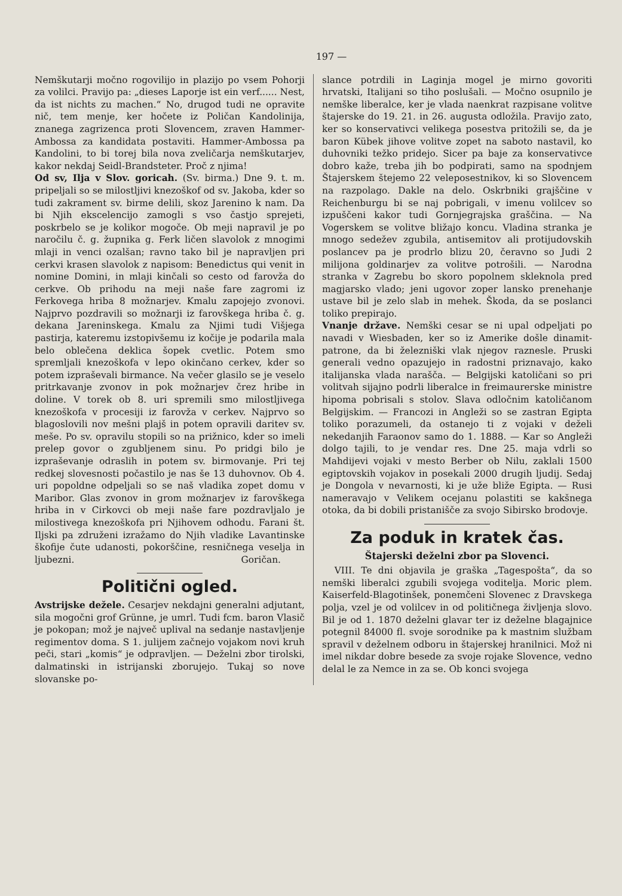197 —
Nemškutarji močno rogovilijo in plazijo po vsem Pohorji za volilci. Pravijo pa: „dieses Laporje ist ein verf...... Nest, da ist nichts zu machen.“ No, drugod tudi ne opravite nič, tem menje, ker hočete iz Poličan Kandolinija, znanega zagrizenca proti Slovencem, zraven Hammer-Ambossa za kandidata postaviti. Hammer-Ambossa pa Kandolini, to bi torej bila nova zveličarja nemškutarjev, kakor nekdaj Seidl-Brandsteter. Proč z njima!
Od sv, Ilja v Slov. goricah. (Sv. birma.) Dne 9. t. m. pripeljali so se milostljivi knezoškof od sv. Jakoba, kder so tudi zakrament sv. birme delili, skoz Jarenino k nam. Da bi Njih ekscelencijo zamogli s vso častjo sprejeti, poskrbelo se je kolikor mogoče. Ob meji napravil je po naročilu č. g. župnika g. Ferk ličen slavolok z mnogimi mlaji in venci ozalšan; ravno tako bil je napravljen pri cerkvi krasen slavolok z napisom: Benedictus qui venit in nomine Domini, in mlaji kinčali so cesto od farovža do cerkve. Ob prihodu na meji naše fare zagromi iz Ferkovega hriba 8 možnarjev. Kmalu zapojejo zvonovi. Najprvo pozdravili so možnarji iz farovškega hriba č. g. dekana Jareninskega. Kmalu za Njimi tudi Višjega pastirja, kateremu izstopivšemu iz kočije je podarila mala belo oblečena deklica šopek cvetlic. Potem smo spremljali knezoškofa v lepo okinčano cerkev, kder so potem izpraševali birmance. Na večer glasilo se je veselo pritrkavanje zvonov in pok možnarjev črez hribe in doline. V torek ob 8. uri spremili smo milostljivega knezoškofa v procesiji iz farovža v cerkev. Najprvo so blagoslovili nov mešni plajš in potem opravili daritev sv. meše. Po sv. opravilu stopili so na prižnico, kder so imeli prelep govor o zgubljenem sinu. Po pridgi bilo je izpraševanje odraslih in potem sv. birmovanje. Pri tej redkej slovesnosti počastilo je nas še 13 duhovnov. Ob 4. uri popoldne odpeljali so se naš vladika zopet domu v Maribor. Glas zvonov in grom možnarjev iz farovškega hriba in v Cirkovci ob meji naše fare pozdravljalo je milostivega knezoškofa pri Njihovem odhodu. Farani št. Iljski pa združeni izražamo do Njih vladike Lavantinske škofije čute udanosti, pokorščine, resničnega veselja in ljubezni. Goričan.
Politični ogled.
Avstrijske dežele. Cesarjev nekdajni generalni adjutant, sila mogočni grof Grünne, je umrl. Tudi fcm. baron Vlasič je pokopan; mož je največ uplival na sedanje nastavljenje regimentov doma. S 1. julijem začnejo vojakom novi kruh peči, stari „komis“ je odpravljen. — Deželni zbor tirolski, dalmatinski in istrijanski zborujejo. Tukaj so nove slovanske po-
slance potrdili in Laginja mogel je mirno govoriti hrvatski, Italijani so tiho poslušali. — Močno osupnilo je nemške liberalce, ker je vlada naenkrat razpisane volitve štajerske do 19. 21. in 26. augusta odložila. Pravijo zato, ker so konservativci velikega posestva pritožili se, da je baron Kübek jihove volitve zopet na saboto nastavil, ko duhovniki težko pridejo. Sicer pa baje za konservativce dobro kaže, treba jih bo podpirati, samo na spodnjem Štajerskem štejemo 22 veleposestnikov, ki so Slovencem na razpolago. Dakle na delo. Oskrbniki grajščine v Reichenburgu bi se naj pobrigali, v imenu volilcev so izpuščeni kakor tudi Gornjegrajska graščina. — Na Vogerskem se volitve bližajo koncu. Vladina stranka je mnogo sedežev zgubila, antisemitov ali protijudovskih poslancev pa je prodrlo blizu 20, čeravno so Judi 2 milijona goldinarjev za volitve potrošili. — Narodna stranka v Zagrebu bo skoro popolnem skleknola pred magjarsko vlado; jeni ugovor zoper lansko prenehanje ustave bil je zelo slab in mehek. Škoda, da se poslanci toliko prepirajo.
Vnanje države. Nemški cesar se ni upal odpeljati po navadi v Wiesbaden, ker so iz Amerike došle dinamit-patrone, da bi železniški vlak njegov raznesle. Pruski generali vedno opazujejo in radostni priznavajo, kako italijanska vlada narašča. — Belgijski katoličani so pri volitvah sijajno podrli liberalce in freimaurerske ministre hipoma pobrisali s stolov. Slava odločnim katoličanom Belgijskim. — Francozi in Angleži so se zastran Egipta toliko porazumeli, da ostanejo ti z vojaki v deželi nekedanjih Faraonov samo do 1. 1888. — Kar so Angleži dolgo tajili, to je vendar res. Dne 25. maja vdrli so Mahdijevi vojaki v mesto Berber ob Nilu, zaklali 1500 egiptovskih vojakov in posekali 2000 drugih ljudij. Sedaj je Dongola v nevarnosti, ki je uže bliže Egipta. — Rusi nameravajo v Velikem ocejanu polastiti se kakšnega otoka, da bi dobili pristanišče za svojo Sibirsko brodovje.
Za poduk in kratek čas.
Štajerski deželni zbor pa Slovenci.
VIII. Te dni objavila je graška „Tagespošta“, da so nemški liberalci zgubili svojega voditelja. Moric plem. Kaiserfeld-Blagotinšek, ponemčeni Slovenec z Dravskega polja, vzel je od volilcev in od političnega življenja slovo. Bil je od 1. 1870 deželni glavar ter iz deželne blagajnice potegnil 84000 fl. svoje sorodnike pa k mastnim službam spravil v deželnem odboru in štajerskej hranilnici. Mož ni imel nikdar dobre besede za svoje rojake Slovence, vedno delal le za Nemce in za se. Ob konci svojega